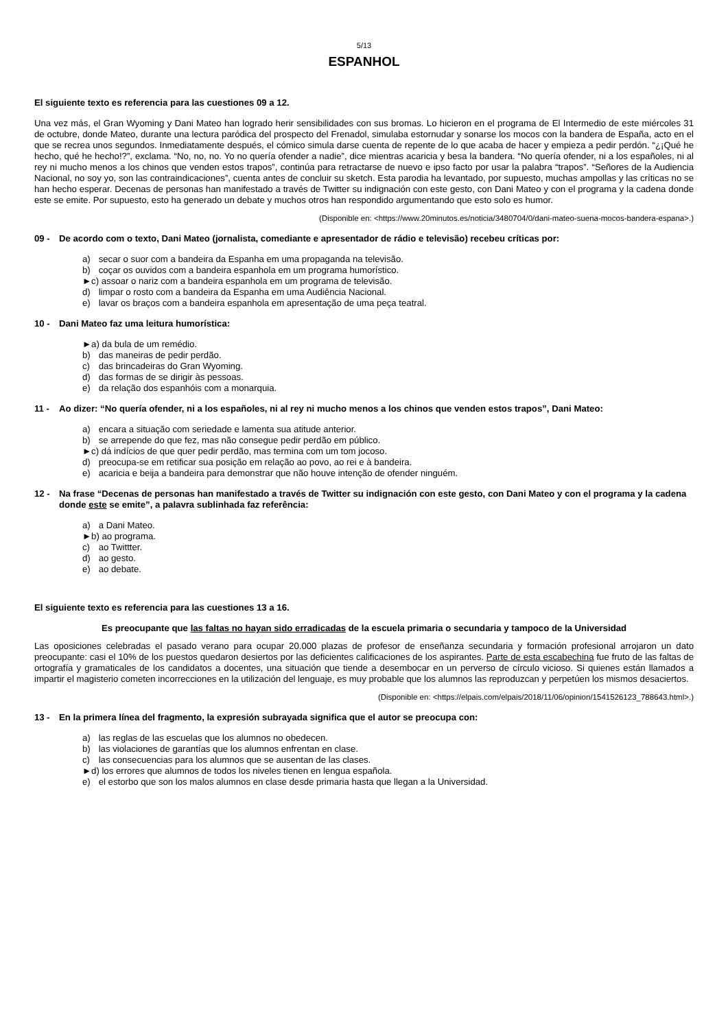5/13
ESPANHOL
El siguiente texto es referencia para las cuestiones 09 a 12.
Una vez más, el Gran Wyoming y Dani Mateo han logrado herir sensibilidades con sus bromas. Lo hicieron en el programa de El Intermedio de este miércoles 31 de octubre, donde Mateo, durante una lectura paródica del prospecto del Frenadol, simulaba estornudar y sonarse los mocos con la bandera de España, acto en el que se recrea unos segundos. Inmediatamente después, el cómico simula darse cuenta de repente de lo que acaba de hacer y empieza a pedir perdón. “¿¡Qué he hecho, qué he hecho!?”, exclama. “No, no, no. Yo no quería ofender a nadie”, dice mientras acaricia y besa la bandera. “No quería ofender, ni a los españoles, ni al rey ni mucho menos a los chinos que venden estos trapos”, continúa para retractarse de nuevo e ipso facto por usar la palabra “trapos”. “Señores de la Audiencia Nacional, no soy yo, son las contraindicaciones”, cuenta antes de concluir su sketch. Esta parodia ha levantado, por supuesto, muchas ampollas y las críticas no se han hecho esperar. Decenas de personas han manifestado a través de Twitter su indignación con este gesto, con Dani Mateo y con el programa y la cadena donde este se emite. Por supuesto, esto ha generado un debate y muchos otros han respondido argumentando que esto solo es humor.
(Disponible en: <https://www.20minutos.es/noticia/3480704/0/dani-mateo-suena-mocos-bandera-espana>.)
09 - De acordo com o texto, Dani Mateo (jornalista, comediante e apresentador de rádio e televisão) recebeu críticas por:
a) secar o suor com a bandeira da Espanha em uma propaganda na televisão.
b) coçar os ouvidos com a bandeira espanhola em um programa humorístico.
►c) assoar o nariz com a bandeira espanhola em um programa de televisão.
d) limpar o rosto com a bandeira da Espanha em uma Audiência Nacional.
e) lavar os braços com a bandeira espanhola em apresentação de uma peça teatral.
10 - Dani Mateo faz uma leitura humorística:
►a) da bula de um remédio.
b) das maneiras de pedir perdão.
c) das brincadeiras do Gran Wyoming.
d) das formas de se dirigir às pessoas.
e) da relação dos espanhóis com a monarquia.
11 - Ao dizer: “No quería ofender, ni a los españoles, ni al rey ni mucho menos a los chinos que venden estos trapos”, Dani Mateo:
a) encara a situação com seriedade e lamenta sua atitude anterior.
b) se arrepende do que fez, mas não consegue pedir perdão em público.
►c) dá indícios de que quer pedir perdão, mas termina com um tom jocoso.
d) preocupa-se em retificar sua posição em relação ao povo, ao rei e à bandeira.
e) acaricia e beija a bandeira para demonstrar que não houve intenção de ofender ninguém.
12 - Na frase “Decenas de personas han manifestado a través de Twitter su indignación con este gesto, con Dani Mateo y con el programa y la cadena donde este se emite”, a palavra sublinhada faz referência:
a) a Dani Mateo.
►b) ao programa.
c) ao Twittter.
d) ao gesto.
e) ao debate.
El siguiente texto es referencia para las cuestiones 13 a 16.
Es preocupante que las faltas no hayan sido erradicadas de la escuela primaria o secundaria y tampoco de la Universidad
Las oposiciones celebradas el pasado verano para ocupar 20.000 plazas de profesor de enseñanza secundaria y formación profesional arrojaron un dato preocupante: casi el 10% de los puestos quedaron desiertos por las deficientes calificaciones de los aspirantes. Parte de esta escabechina fue fruto de las faltas de ortografía y gramaticales de los candidatos a docentes, una situación que tiende a desembocar en un perverso de círculo vicioso. Si quienes están llamados a impartir el magisterio cometen incorrecciones en la utilización del lenguaje, es muy probable que los alumnos las reproduzcan y perpetúen los mismos desaciertos.
(Disponible en: <https://elpais.com/elpais/2018/11/06/opinion/1541526123_788643.html>.)
13 - En la primera línea del fragmento, la expresión subrayada significa que el autor se preocupa con:
a) las reglas de las escuelas que los alumnos no obedecen.
b) las violaciones de garantías que los alumnos enfrentan en clase.
c) las consecuencias para los alumnos que se ausentan de las clases.
►d) los errores que alumnos de todos los niveles tienen en lengua española.
e) el estorbo que son los malos alumnos en clase desde primaria hasta que llegan a la Universidad.